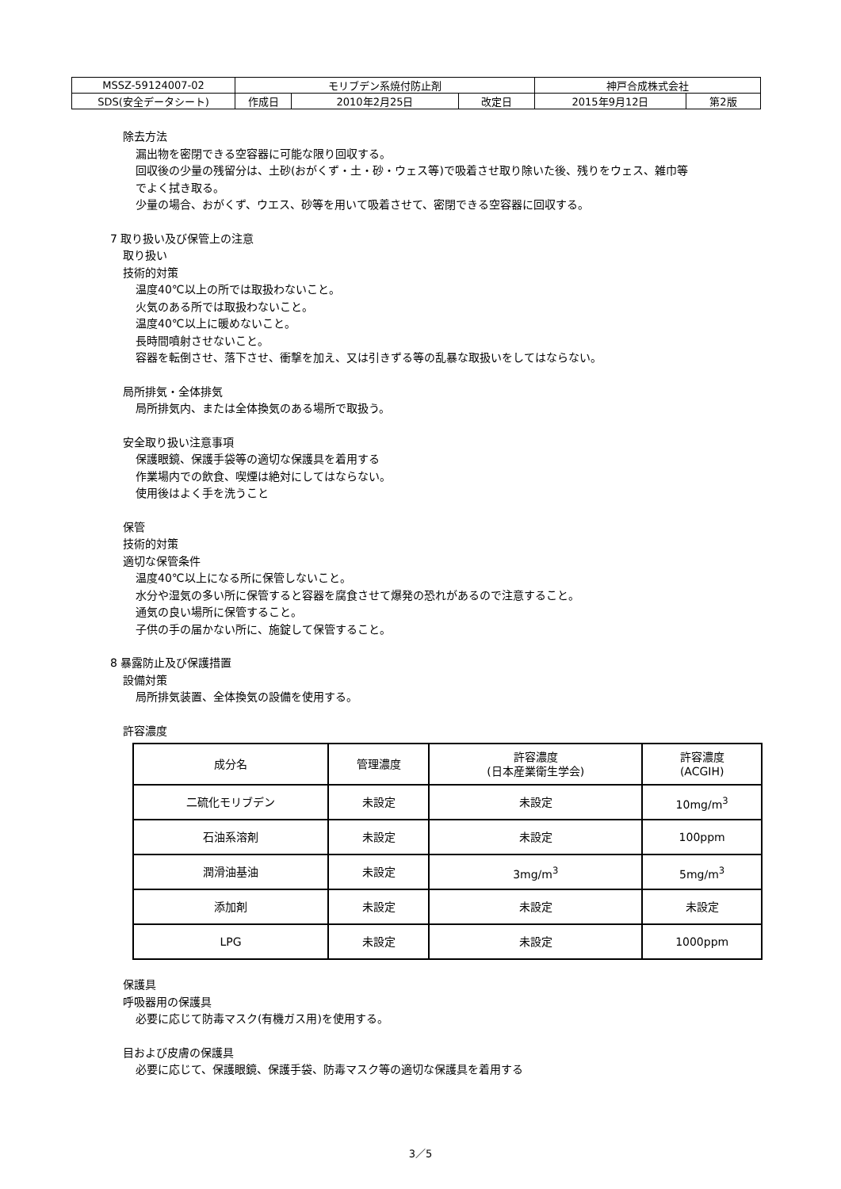| MSSZ-59124007-02 | モリブデン系焼付防止剤 | | | 神戸合成株式会社 | |
| SDS(安全データシート) | 作成日 | 2010年2月25日 | 改定日 | 2015年9月12日 | 第2版 |
除去方法
漏出物を密閉できる空容器に可能な限り回収する。
回収後の少量の残留分は、土砂(おがくず・土・砂・ウェス等)で吸着させ取り除いた後、残りをウェス、雑巾等
でよく拭き取る。
少量の場合、おがくず、ウエス、砂等を用いて吸着させて、密閉できる空容器に回収する。
7 取り扱い及び保管上の注意
取り扱い
技術的対策
温度40℃以上の所では取扱わないこと。
火気のある所では取扱わないこと。
温度40℃以上に暖めないこと。
長時間噴射させないこと。
容器を転倒させ、落下させ、衝撃を加え、又は引きずる等の乱暴な取扱いをしてはならない。
局所排気・全体排気
局所排気内、または全体換気のある場所で取扱う。
安全取り扱い注意事項
保護眼鏡、保護手袋等の適切な保護具を着用する
作業場内での飲食、喫煙は絶対にしてはならない。
使用後はよく手を洗うこと
保管
技術的対策
適切な保管条件
温度40℃以上になる所に保管しないこと。
水分や湿気の多い所に保管すると容器を腐食させて爆発の恐れがあるので注意すること。
通気の良い場所に保管すること。
子供の手の届かない所に、施錠して保管すること。
8 暴露防止及び保護措置
設備対策
局所排気装置、全体換気の設備を使用する。
許容濃度
| 成分名 | 管理濃度 | 許容濃度 (日本産業衛生学会) | 許容濃度 (ACGIH) |
| --- | --- | --- | --- |
| 二硫化モリブデン | 未設定 | 未設定 | 10mg/m<sup>3</sup> |
| 石油系溶剤 | 未設定 | 未設定 | 100ppm |
| 潤滑油基油 | 未設定 | 3mg/m<sup>3</sup> | 5mg/m<sup>3</sup> |
| 添加剤 | 未設定 | 未設定 | 未設定 |
| LPG | 未設定 | 未設定 | 1000ppm |
保護具
呼吸器用の保護具
必要に応じて防毒マスク(有機ガス用)を使用する。
目および皮膚の保護具
必要に応じて、保護眼鏡、保護手袋、防毒マスク等の適切な保護具を着用する
3／5